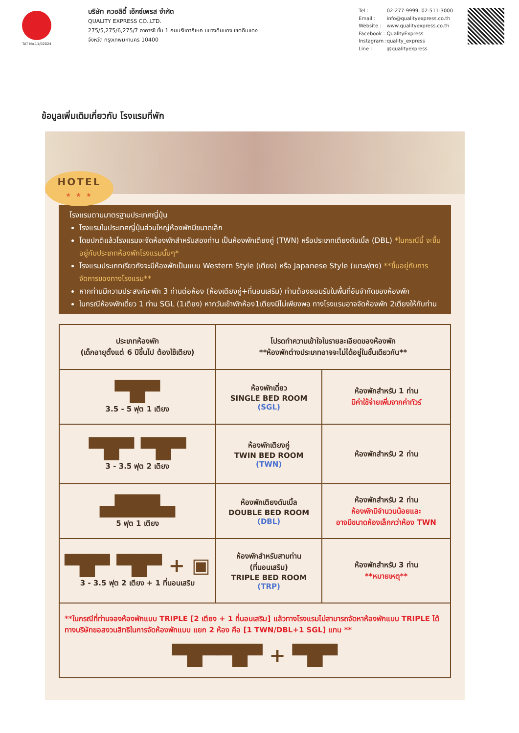TAT No.11/02024
บริษัท ควอลิตี้ เอ็กซ์เพรส จำกัด
QUALITY EXPRESS CO.,LTD.
275/5,275/6,275/7 อาคารซี ชั้น 1 ถนนรัชดาภิเษก แขวงดินแดง เขตดินแดง
จังหวัด กรุงเทพมหานคร 10400
| Tel : | 02-277-9999, 02-511-3000 |
| Email : | info@qualityexpress.co.th |
| Website : | www.qualityexpress.co.th |
| Facebook : | QualityExpress |
| Instagram : | quality_express |
| Line : | @qualityexpress |
ข้อมูลเพิ่มเติมเกี่ยวกับ โรงแรมที่พัก
HOTEL
★ ★ ★
โรงแรมตามมาตรฐานประเทศญี่ปุ่น
โรงแรมในประเทศญี่ปุ่นส่วนใหญ่ห้องพักมีขนาดเล็ก
โดยปกติแล้วโรงแรมจะจัดห้องพักสำหรับสองท่าน เป็นห้องพักเตียงคู่ (TWN) หรือประเภทเตียงดับเบิ้ล (DBL) *ในกรณีนี้ จะขึ้นอยู่กับประเภทห้องพักโรงแรมนั้นๆ*
โรงแรมประเภทเรียวกังจะมีห้องพักเป็นแบบ Western Style (เตียง) หรือ Japanese Style (เบาะฟุตง) **ขึ้นอยู่กับการจัดการของทางโรงแรม**
หากท่านมีความประสงค์จะพัก 3 ท่านต่อห้อง (ห้องเตียงคู่+ที่นอนเสริม) ท่านต้องยอมรับในพื้นที่อันจำกัดของห้องพัก
ในกรณีห้องพักเดี่ยว 1 ท่าน SGL (1เตียง) หากวันเข้าพักห้อง1เตียงมีไม่เพียงพอ ทางโรงแรมอาจจัดห้องพัก 2เตียงให้กับท่าน
| ประเภทห้องพัก (เด็กอายุตั้งแต่ 6 ปีขึ้นไป ต้องใช้เตียง) | โปรดทำความเข้าใจในรายละเอียดของห้องพัก **ห้องพักต่างประเภทอาจจะไม่ได้อยู่ในชั้นเดียวกัน** | |
| --- | --- | --- |
| ▀█▀ 3.5 - 5 ฟุต 1 เตียง | ห้องพักเดี่ยว SINGLE BED ROOM (SGL) | ห้องพักสำหรับ 1 ท่าน มีค่าใช้จ่ายเพิ่มจากค่าทัวร์ |
| ▀█▀ ▀█▀ 3 - 3.5 ฟุต 2 เตียง | ห้องพักเตียงคู่ TWIN BED ROOM (TWN) | ห้องพักสำหรับ 2 ท่าน |
| ▄███▄ 5 ฟุต 1 เตียง | ห้องพักเตียงดับเบิ้ล DOUBLE BED ROOM (DBL) | ห้องพักสำหรับ 2 ท่าน ห้องพักมีจำนวนน้อยและ อาจมีขนาดห้องเล็กกว่าห้อง TWN |
| ▀█▀ ▀█▀ + ▣ 3 - 3.5 ฟุต 2 เตียง + 1 ที่นอนเสริม | ห้องพักสำหรับสามท่าน (ที่นอนเสริม) TRIPLE BED ROOM (TRP) | ห้องพักสำหรับ 3 ท่าน **หมายเหตุ** |
| **ในกรณีที่ท่านจองห้องพักแบบ TRIPLE [2 เตียง + 1 ที่นอนเสริม] แล้วทางโรงแรมไม่สามารถจัดหาห้องพักแบบ TRIPLE ได้ ทางบริษัทขอสงวนสิทธิในการจัดห้องพักแบบ แยก 2 ห้อง คือ [1 TWN/DBL+1 SGL] แทน ** ▀█▀▀█▀ + ▀█▀ | | |